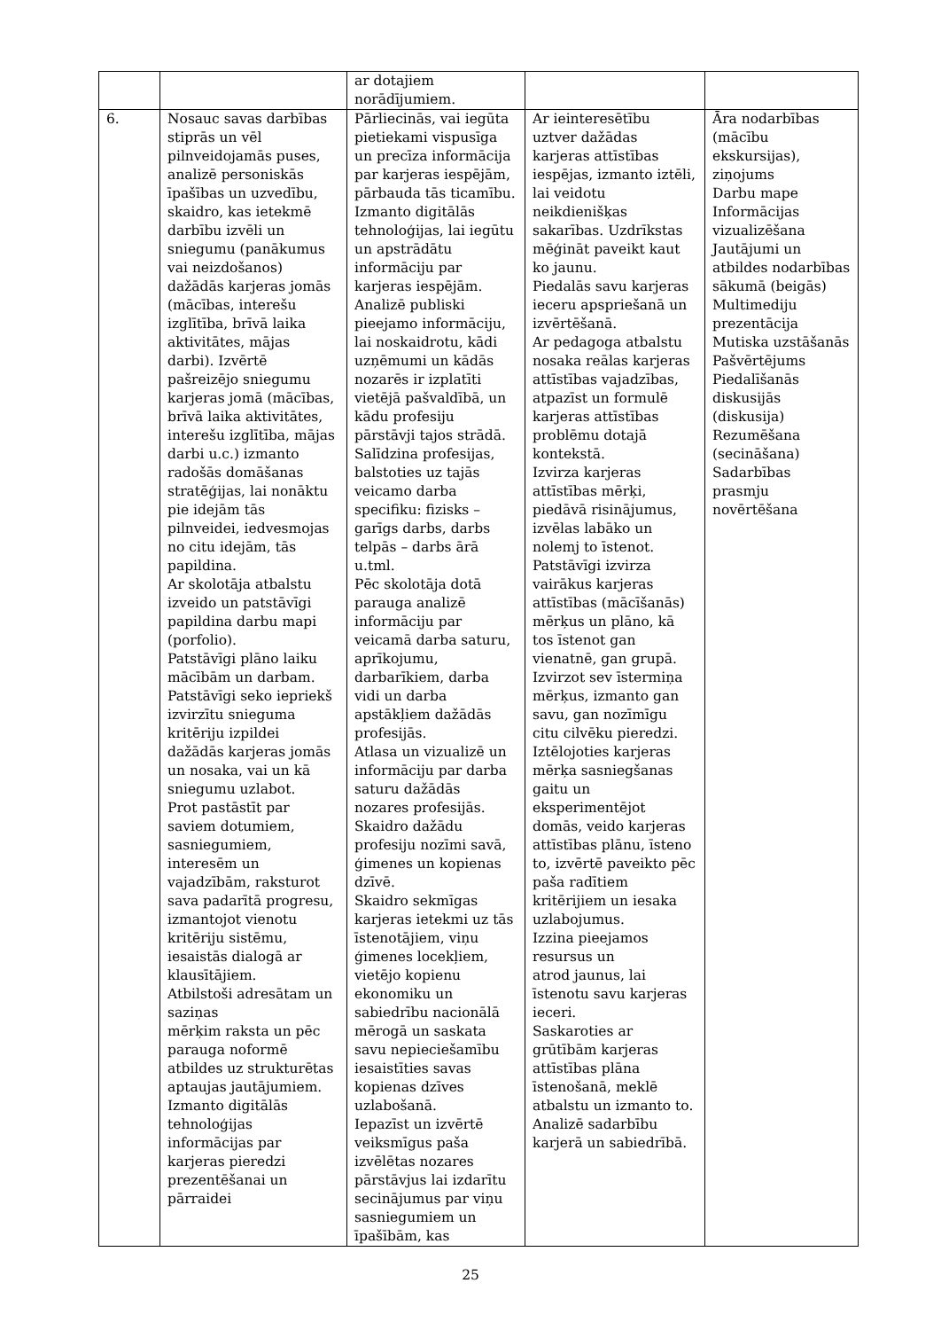| | | ar dotajiem norādījumiem. | | |
| 6. | Nosauc savas darbības stiprās un vēl pilnveidojamās puses, analizē personiskās īpašības un uzvedību, skaidro, kas ietekmē darbību izvēli un sniegumu (panākumus vai neizdošanos) dažādās karjeras jomās (mācības, interešu izglītība, brīvā laika aktivitātes, mājas darbi). Izvērtē pašreizējo sniegumu karjeras jomā (mācības, brīvā laika aktivitātes, interešu izglītība, mājas darbi u.c.) izmanto radošās domāšanas stratēģijas, lai nonāktu pie idejām tās pilnveidei, iedvesmojas no citu idejām, tās papildina. Ar skolotāja atbalstu izveido un patstāvīgi papildina darbu mapi (porfolio). Patstāvīgi plāno laiku mācībām un darbam. Patstāvīgi seko iepriekš izvirzītu snieguma kritēriju izpildei dažādās karjeras jomās un nosaka, vai un kā sniegumu uzlabot. Prot pastāstīt par saviem dotumiem, sasniegumiem, interesēm un vajadzībām, raksturot sava padarītā progresu, izmantojot vienotu kritēriju sistēmu, iesaistās dialogā ar klausītājiem. Atbilstoši adresātam un saziņas mērķim raksta un pēc parauga noformē atbildes uz strukturētas aptaujas jautājumiem. Izmanto digitālās tehnoloģijas informācijas par karjeras pieredzi prezentēšanai un pārraidei | Pārliecinās, vai iegūta pietiekami vispusīga un precīza informācija par karjeras iespējām, pārbauda tās ticamību. Izmanto digitālās tehnoloģijas, lai iegūtu un apstrādātu informāciju par karjeras iespējām. Analizē publiski pieejamo informāciju, lai noskaidrotu, kādi uzņēmumi un kādās nozarēs ir izplatīti vietējā pašvaldībā, un kādu profesiju pārstāvji tajos strādā. Salīdzina profesijas, balstoties uz tajās veicamo darba specifiku: fizisks – garīgs darbs, darbs telpās – darbs ārā u.tml. Pēc skolotāja dotā parauga analizē informāciju par veicamā darba saturu, aprīkojumu, darbarīkiem, darba vidi un darba apstākļiem dažādās profesijās. Atlasa un vizualizē un informāciju par darba saturu dažādās nozares profesijās. Skaidro dažādu profesiju nozīmi savā, ģimenes un kopienas dzīvē. Skaidro sekmīgas karjeras ietekmi uz tās īstenotājiem, viņu ģimenes locekļiem, vietējo kopienu ekonomiku un sabiedrību nacionālā mērogā un saskata savu nepieciešamību iesaistīties savas kopienas dzīves uzlabošanā. Iepazīst un izvērtē veiksmīgus paša izvēlētas nozares pārstāvjus lai izdarītu secinājumus par viņu sasniegumiem un īpašībām, kas | Ar ieinteresētību uztver dažādas karjeras attīstības iespējas, izmanto iztēli, lai veidotu neikdienišķas sakarības. Uzdrīkstas mēģināt paveikt kaut ko jaunu. Piedalās savu karjeras ieceru apspriešanā un izvērtēšanā. Ar pedagoga atbalstu nosaka reālas karjeras attīstības vajadzības, atpazīst un formulē karjeras attīstības problēmu dotajā kontekstā. Izvirza karjeras attīstības mērķi, piedāvā risinājumus, izvēlas labāko un nolemj to īstenot. Patstāvīgi izvirza vairākus karjeras attīstības (mācīšanās) mērķus un plāno, kā tos īstenot gan vienatnē, gan grupā. Izvirzot sev īstermiņa mērķus, izmanto gan savu, gan nozīmīgu citu cilvēku pieredzi. Iztēlojoties karjeras mērķa sasniegšanas gaitu un eksperimentējot domās, veido karjeras attīstības plānu, īsteno to, izvērtē paveikto pēc paša radītiem kritērijiem un iesaka uzlabojumus. Izzina pieejamos resursus un atrod jaunus, lai īstenotu savu karjeras ieceri. Saskaroties ar grūtībām karjeras attīstības plāna īstenošanā, meklē atbalstu un izmanto to. Analizē sadarbību karjerā un sabiedrībā. | Āra nodarbības (mācību ekskursijas), ziņojums Darbu mape Informācijas vizualizēšana Jautājumi un atbildes nodarbības sākumā (beigās) Multimediju prezentācija Mutiska uzstāšanās Pašvērtējums Piedalīšanās diskusijās (diskusija) Rezumēšana (secināšana) Sadarbības prasmju novērtēšana |
25